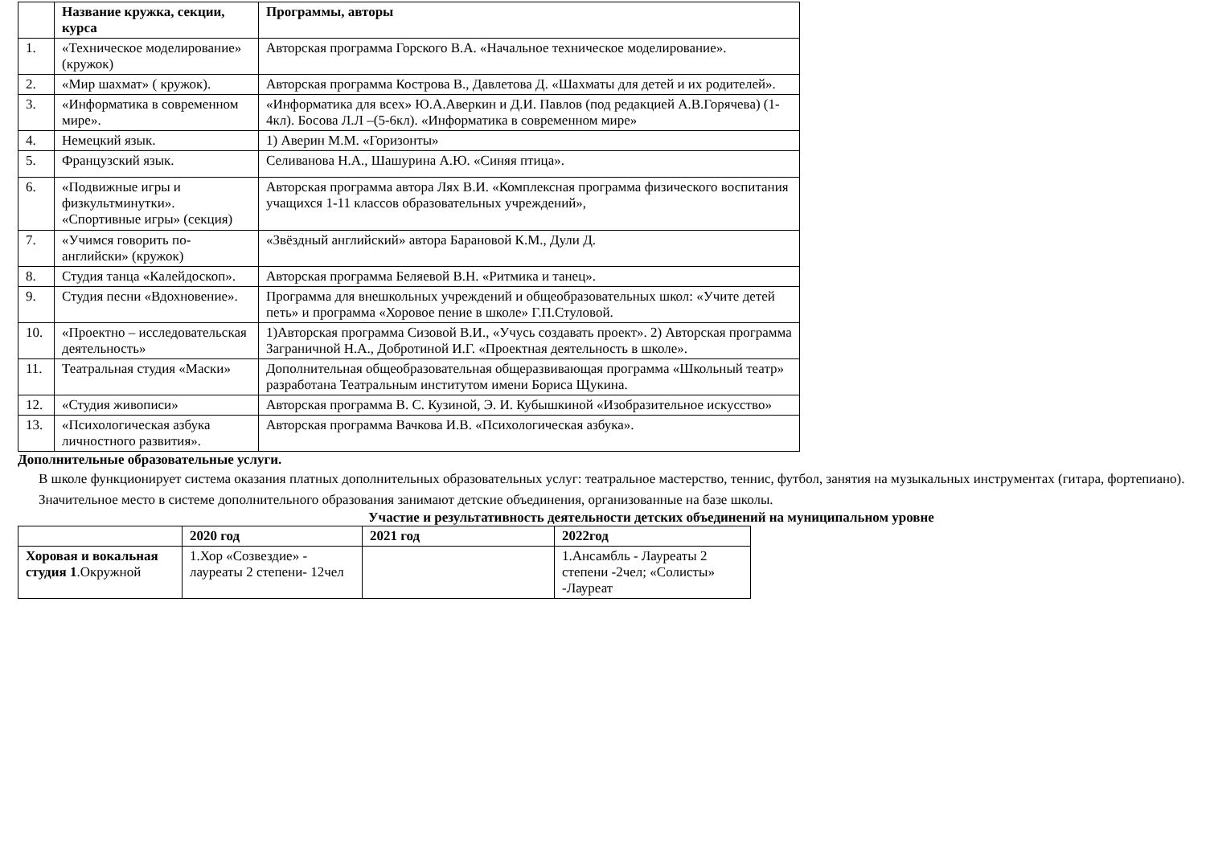| | Название кружка, секции, курса | Программы, авторы |
| --- | --- | --- |
| 1. | «Техническое моделирование» (кружок) | Авторская программа Горского В.А. «Начальное техническое моделирование». |
| 2. | «Мир шахмат» ( кружок). | Авторская программа Кострова В., Давлетова Д. «Шахматы для детей и их родителей». |
| 3. | «Информатика в современном мире». | «Информатика для всех» Ю.А.Аверкин и Д.И. Павлов (под редакцией А.В.Горячева) (1-4кл). Босова Л.Л –(5-6кл). «Информатика в современном мире» |
| 4. | Немецкий язык. | 1) Аверин М.М. «Горизонты» |
| 5. | Французский язык. | Селиванова Н.А., Шашурина А.Ю. «Синяя птица». |
| 6. | «Подвижные игры и физкультминутки». «Спортивные игры» (секция) | Авторская программа автора Лях В.И. «Комплексная программа физического воспитания учащихся 1-11 классов образовательных учреждений», |
| 7. | «Учимся говорить по-английски» (кружок) | «Звёздный английский» автора Барановой К.М., Дули Д. |
| 8. | Студия танца «Калейдоскоп». | Авторская программа Беляевой В.Н. «Ритмика и танец». |
| 9. | Студия песни «Вдохновение». | Программа для внешкольных учреждений и общеобразовательных школ: «Учите детей петь» и программа «Хоровое пение в школе» Г.П.Стуловой. |
| 10. | «Проектно – исследовательская деятельность» | 1)Авторская программа Сизовой В.И., «Учусь создавать проект». 2) Авторская программа Заграничной Н.А., Добротиной И.Г. «Проектная деятельность в школе». |
| 11. | Театральная студия «Маски» | Дополнительная общеобразовательная общеразвивающая программа «Школьный театр» разработана Театральным институтом имени Бориса Щукина. |
| 12. | «Студия живописи» | Авторская программа В. С. Кузиной, Э. И. Кубышкиной «Изобразительное искусство» |
| 13. | «Психологическая азбука личностного развития». | Авторская программа Вачкова И.В. «Психологическая азбука». |
Дополнительные образовательные услуги.
В школе функционирует система оказания платных дополнительных образовательных услуг: театральное мастерство, теннис, футбол, занятия на музыкальных инструментах (гитара, фортепиано).
Значительное место в системе дополнительного образования занимают детские объединения, организованные на базе школы.
Участие и результативность деятельности детских объединений на муниципальном уровне
| | 2020 год | 2021 год | 2022год |
| --- | --- | --- | --- |
| Хоровая и вокальная студия 1 .Окружной | 1.Хор «Созвездие» - лауреаты 2 степени- 12чел | | 1.Ансамбль - Лауреаты 2 степени -2чел; «Солисты» -Лауреат |